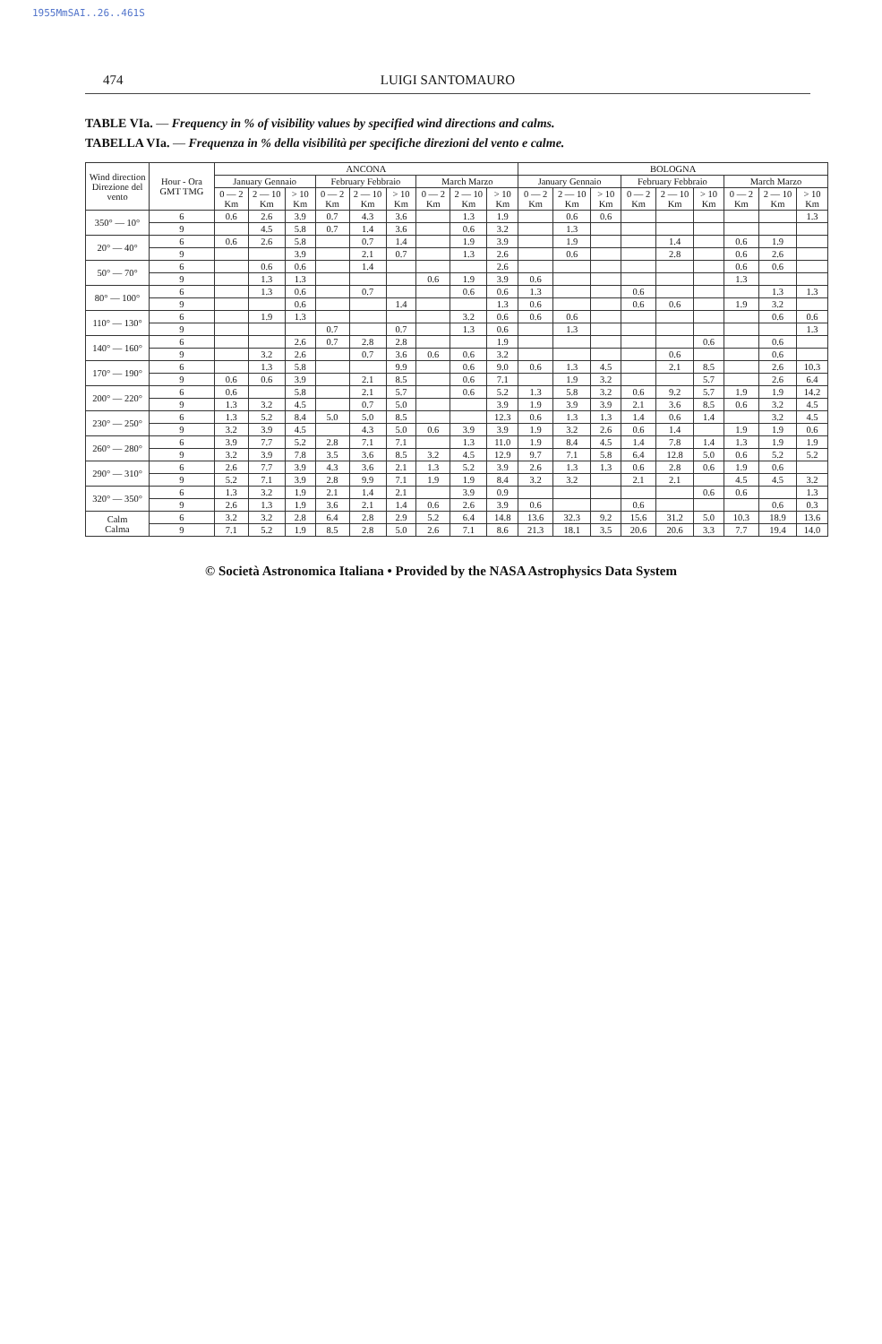1955MmSAI..26..461S
474 LUIGI SANTOMAURO
TABLE VIa. — Frequency in % of visibility values by specified wind directions and calms.
TABELLA VIa. — Frequenza in % della visibilità per specifiche direzioni del vento e calme.
| Wind direction Direzione del vento | Hour - Ora GMT TMG | ANCONA | | | | | | | | | BOLOGNA | | | | | | | | |
| --- | --- | --- | --- | --- | --- | --- | --- | --- | --- | --- | --- | --- | --- | --- | --- | --- | --- | --- | --- |
| | | January Gennaio | | | February Febbraio | | | March Marzo | | | January Gennaio | | | February Febbraio | | | March Marzo | | |
| | | 0 — 2 Km | 2 — 10 Km | > 10 Km | 0 — 2 Km | 2 — 10 Km | > 10 Km | 0 — 2 Km | 2 — 10 Km | > 10 Km | 0 — 2 Km | 2 — 10 Km | > 10 Km | 0 — 2 Km | 2 — 10 Km | > 10 Km | 0 — 2 Km | 2 — 10 Km | > 10 Km |
| 350° — 10° | 6 | 0.6 | 2.6 | 3.9 | 0.7 | 4.3 | 3.6 | | 1.3 | 1.9 | | 0.6 | 0.6 | | | | | | 1.3 |
| | 9 | | 4.5 | 5.8 | 0.7 | 1.4 | 3.6 | | 0.6 | 3.2 | | 1.3 | | | | | | | |
| 20° — 40° | 6 | 0.6 | 2.6 | 5.8 | | 0.7 | 1.4 | | 1.9 | 3.9 | | 1.9 | | | 1.4 | | 0.6 | 1.9 | |
| | 9 | | | 3.9 | | 2.1 | 0.7 | | 1.3 | 2.6 | | 0.6 | | | 2.8 | | 0.6 | 2.6 | |
| 50° — 70° | 6 | | 0.6 | 0.6 | | 1.4 | | | | 2.6 | | | | | | | 0.6 | 0.6 | |
| | 9 | | 1.3 | 1.3 | | | | 0.6 | 1.9 | 3.9 | 0.6 | | | | | | 1.3 | | |
| 80° — 100° | 6 | | 1.3 | 0.6 | | 0.7 | | | 0.6 | 0.6 | 1.3 | | | 0.6 | | | | 1.3 | 1.3 |
| | 9 | | | 0.6 | | | 1.4 | | | 1.3 | 0.6 | | | 0.6 | 0.6 | | 1.9 | 3.2 | |
| 110° — 130° | 6 | | 1.9 | 1.3 | | | | | 3.2 | 0.6 | 0.6 | 0.6 | | | | | | 0.6 | 0.6 |
| | 9 | | | | 0.7 | | 0.7 | | 1.3 | 0.6 | | 1.3 | | | | | | | 1.3 |
| 140° — 160° | 6 | | | 2.6 | 0.7 | 2.8 | 2.8 | | | 1.9 | | | | | | 0.6 | | 0.6 | |
| | 9 | | 3.2 | 2.6 | | 0.7 | 3.6 | 0.6 | 0.6 | 3.2 | | | | | 0.6 | | | 0.6 | |
| 170° — 190° | 6 | | 1.3 | 5.8 | | | 9.9 | | 0.6 | 9.0 | 0.6 | 1.3 | 4.5 | | 2.1 | 8.5 | | 2.6 | 10.3 |
| | 9 | 0.6 | 0.6 | 3.9 | | 2.1 | 8.5 | | 0.6 | 7.1 | | 1.9 | 3.2 | | | 5.7 | | 2.6 | 6.4 |
| 200° — 220° | 6 | 0.6 | | 5.8 | | 2.1 | 5.7 | | 0.6 | 5.2 | 1.3 | 5.8 | 3.2 | 0.6 | 9.2 | 5.7 | 1.9 | 1.9 | 14.2 |
| | 9 | 1.3 | 3.2 | 4.5 | | 0.7 | 5.0 | | | 3.9 | 1.9 | 3.9 | 3.9 | 2.1 | 3.6 | 8.5 | 0.6 | 3.2 | 4.5 |
| 230° — 250° | 6 | 1.3 | 5.2 | 8.4 | 5.0 | 5.0 | 8.5 | | | 12.3 | 0.6 | 1.3 | 1.3 | 1.4 | 0.6 | 1.4 | | 3.2 | 4.5 |
| | 9 | 3.2 | 3.9 | 4.5 | | 4.3 | 5.0 | 0.6 | 3.9 | 3.9 | 1.9 | 3.2 | 2.6 | 0.6 | 1.4 | | 1.9 | 1.9 | 0.6 |
| 260° — 280° | 6 | 3.9 | 7.7 | 5.2 | 2.8 | 7.1 | 7.1 | | 1.3 | 11.0 | 1.9 | 8.4 | 4.5 | 1.4 | 7.8 | 1.4 | 1.3 | 1.9 | 1.9 |
| | 9 | 3.2 | 3.9 | 7.8 | 3.5 | 3.6 | 8.5 | 3.2 | 4.5 | 12.9 | 9.7 | 7.1 | 5.8 | 6.4 | 12.8 | 5.0 | 0.6 | 5.2 | 5.2 |
| 290° — 310° | 6 | 2.6 | 7.7 | 3.9 | 4.3 | 3.6 | 2.1 | 1.3 | 5.2 | 3.9 | 2.6 | 1.3 | 1.3 | 0.6 | 2.8 | 0.6 | 1.9 | 0.6 | |
| | 9 | 5.2 | 7.1 | 3.9 | 2.8 | 9.9 | 7.1 | 1.9 | 1.9 | 8.4 | 3.2 | 3.2 | | 2.1 | 2.1 | | 4.5 | 4.5 | 3.2 |
| 320° — 350° | 6 | 1.3 | 3.2 | 1.9 | 2.1 | 1.4 | 2.1 | | 3.9 | 0.9 | | | | | | 0.6 | 0.6 | | 1.3 |
| | 9 | 2.6 | 1.3 | 1.9 | 3.6 | 2.1 | 1.4 | 0.6 | 2.6 | 3.9 | 0.6 | | | 0.6 | | | | 0.6 | 0.3 |
| Calm Calma | 6 | 3.2 | 3.2 | 2.8 | 6.4 | 2.8 | 2.9 | 5.2 | 6.4 | 14.8 | 13.6 | 32.3 | 9.2 | 15.6 | 31.2 | 5.0 | 10.3 | 18.9 | 13.6 |
| | 9 | 7.1 | 5.2 | 1.9 | 8.5 | 2.8 | 5.0 | 2.6 | 7.1 | 8.6 | 21.3 | 18.1 | 3.5 | 20.6 | 20.6 | 3.3 | 7.7 | 19.4 | 14.0 |
© Società Astronomica Italiana • Provided by the NASA Astrophysics Data System